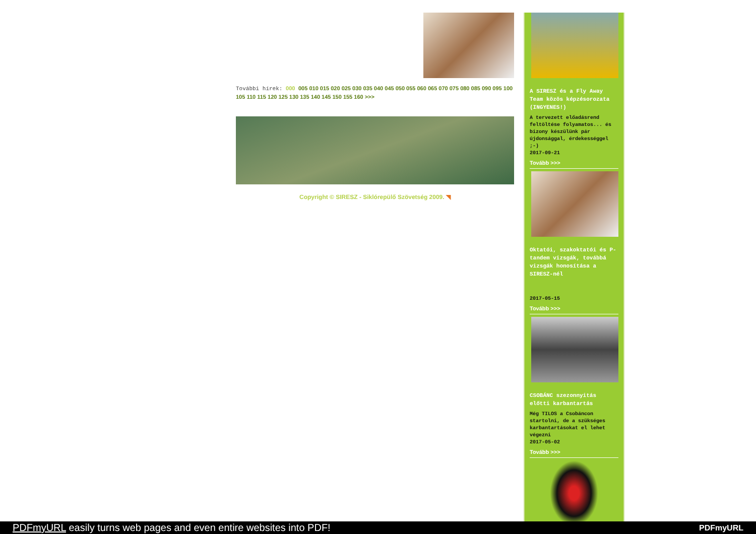További hírek: 000 005 010 015 020 025 030 035 040 045 050 055 060 065 070 075 080 085 090 095 100 105 110 115 120 125 130 135 140 145 150 155 160 >>>
Copyright © SIRESZ - Siklórepülő Szövetség 2009. ◥
A SIRESZ és a Fly Away Team közös képzésorozata (INGYENES!)
A tervezett előadásrend feltöltése folyamatos... és bizony készülünk pár újdonsággal, érdekességgel ;-)
2017-09-21
Tovább >>>
Oktatói, szakoktatói és P-tandem vizsgák, továbbá vizsgák honosítása a SIRESZ-nél
2017-05-15
Tovább >>>
CSOBÁNC szezonnyitás előtti karbantartás
Még TILOS a Csobáncon startolni, de a szükséges karbantartásokat el lehet végezni
2017-05-02
Tovább >>>
PDFmyURL easily turns web pages and even entire websites into PDF! PDFmyURL